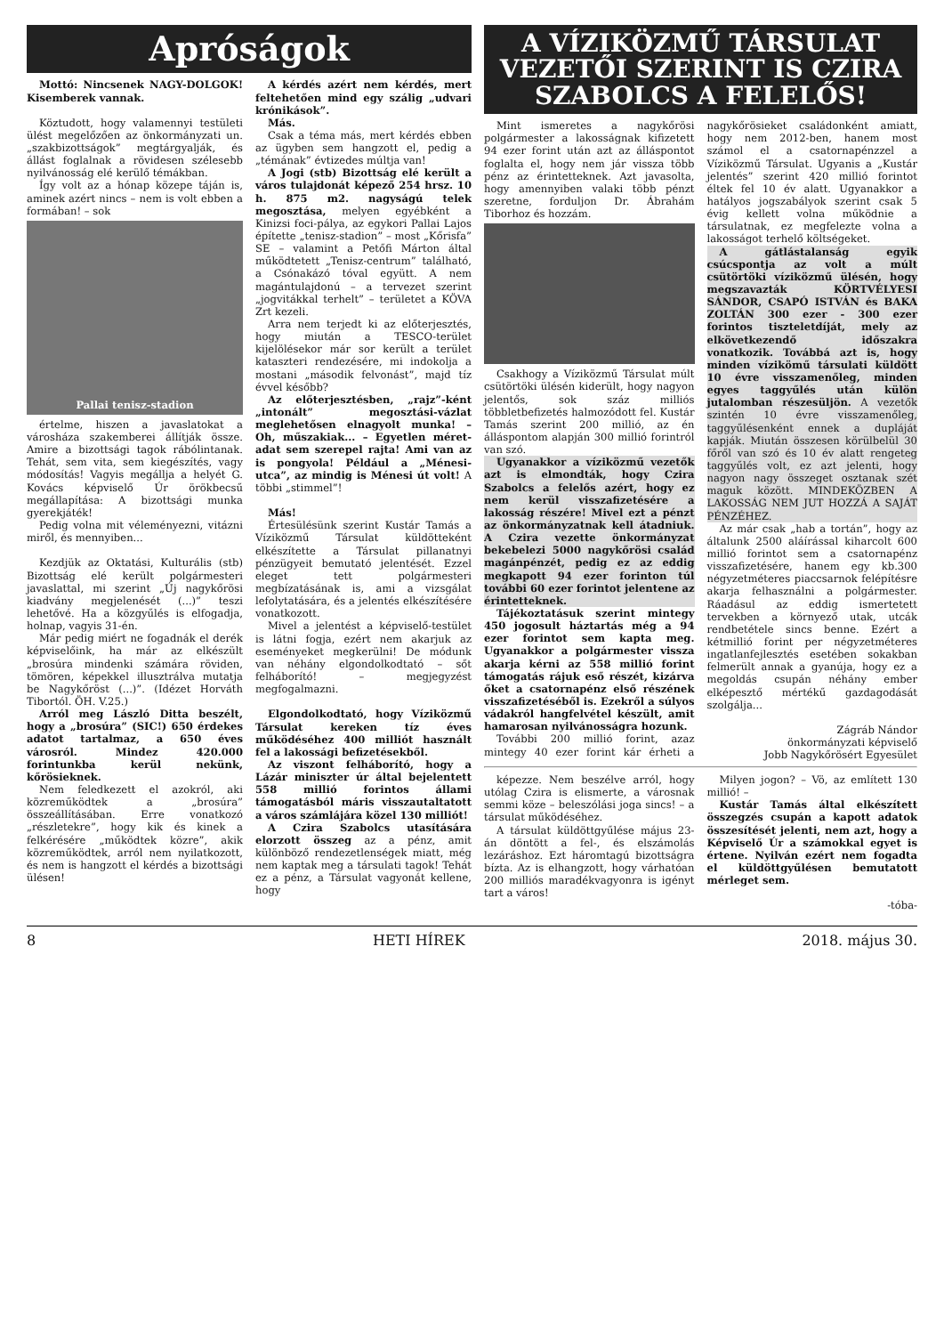Apróságok
Mottó: Nincsenek NAGY-DOLGOK! Kisemberek vannak.
Köztudott, hogy valamennyi testületi ülést megelőzően az önkormányzati un. „szakbizottságok” megtárgyalják, és állást foglalnak a rövidesen szélesebb nyilvánosság elé kerülő témákban.
Így volt az a hónap közepe táján is, aminek azért nincs – nem is volt ebben a formában! – sok
Pallai tenisz-stadion
értelme, hiszen a javaslatokat a városháza szakemberei állítják össze. Amire a bizottsági tagok rábólintanak. Tehát, sem vita, sem kiegészítés, vagy módosítás! Vagyis megállja a helyét G. Kovács képviselő Úr örökbecsű megállapítása: A bizottsági munka gyerekjáték!
Pedig volna mit véleményezni, vitázni miről, és mennyiben...
Kezdjük az Oktatási, Kulturális (stb) Bizottság elé került polgármesteri javaslattal, mi szerint „Új nagykőrösi kiadvány megjelenését (...)” teszi lehetővé. Ha a közgyűlés is elfogadja, holnap, vagyis 31-én.
Már pedig miért ne fogadnák el derék képviselőink, ha már az elkészült „brosúra mindenki számára röviden, tömören, képekkel illusztrálva mutatja be Nagykőröst (...)”. (Idézet Horváth Tibortól. ÖH. V.25.)
Arról meg László Ditta beszélt, hogy a „brosúra” (SIC!) 650 érdekes adatot tartalmaz, a 650 éves városról. Mindez 420.000 forintunkba kerül nekünk, kőrösieknek.
Nem feledkezett el azokról, aki közreműködtek a „brosúra” összeállításában. Erre vonatkozó „részletekre”, hogy kik és kinek a felkérésére „működtek közre”, akik közreműködtek, arról nem nyilatkozott, és nem is hangzott el kérdés a bizottsági ülésen!
A kérdés azért nem kérdés, mert feltehetően mind egy szálig „udvari krónikások”.
Más.
Csak a téma más, mert kérdés ebben az ügyben sem hangzott el, pedig a „témának” évtizedes múltja van!
A Jogi (stb) Bizottság elé került a város tulajdonát képező 254 hrsz. 10 h. 875 m2. nagyságú telek megosztása, melyen egyébként a Kinizsi foci-pálya, az egykori Pallai Lajos építette „tenisz-stadion” – most „Kőrisfa” SE – valamint a Petőfi Márton által működtetett „Tenisz-centrum” található, a Csónakázó tóval együtt. A nem magántulajdonú – a tervezet szerint „jogvitákkal terhelt” – területet a KÖVA Zrt kezeli.
Arra nem terjedt ki az előterjesztés, hogy miután a TESCO-terület kijelölésekor már sor került a terület kataszteri rendezésére, mi indokolja a mostani „második felvonást”, majd tíz évvel később?
Az előterjesztésben, „rajz”-ként „intonált” megosztási-vázlat meglehetősen elnagyolt munka! – Oh, műszakiak... – Egyetlen méret-adat sem szerepel rajta! Ami van az is pongyola! Például a „Ménesi-utca”, az mindig is Ménesi út volt! A többi „stimmel”!
Más!
Értesülésünk szerint Kustár Tamás a Víziközmű Társulat küldötteként elkészítette a Társulat pillanatnyi pénzügyeit bemutató jelentését. Ezzel eleget tett polgármesteri megbízatásának is, ami a vizsgálat lefolytatására, és a jelentés elkészítésére vonatkozott.
Mivel a jelentést a képviselő-testület is látni fogja, ezért nem akarjuk az eseményeket megkerülni! De módunk van néhány elgondolkodtató – sőt felháborító! – megjegyzést megfogalmazni.
Elgondolkodtató, hogy Víziközmű Társulat kereken tíz éves működéséhez 400 milliót használt fel a lakossági befizetésekből.
Az viszont felháborító, hogy a Lázár miniszter úr által bejelentett 558 millió forintos állami támogatásból máris visszautaltatott a város számlájára közel 130 milliót!
A Czira Szabolcs utasítására elorzott összeg az a pénz, amit különböző rendezetlenségek miatt, még nem kaptak meg a társulati tagok! Tehát ez a pénz, a Társulat vagyonát kellene, hogy
A VÍZIKÖZMŰ TÁRSULAT VEZETŐI SZERINT IS CZIRA SZABOLCS A FELELŐS!
Mint ismeretes a nagykőrösi polgármester a lakosságnak kifizetett 94 ezer forint után azt az álláspontot foglalta el, hogy nem jár vissza több pénz az érintetteknek. Azt javasolta, hogy amennyiben valaki több pénzt szeretne, forduljon Dr. Ábrahám Tiborhoz és hozzám.
Csakhogy a Víziközmű Társulat múlt csütörtöki ülésén kiderült, hogy nagyon jelentős, sok száz milliós többletbefizetés halmozódott fel. Kustár Tamás szerint 200 millió, az én álláspontom alapján 300 millió forintról van szó.
Ugyanakkor a víziközmű vezetők azt is elmondták, hogy Czira Szabolcs a felelős azért, hogy ez nem kerül visszafizetésére a lakosság részére! Mivel ezt a pénzt az önkormányzatnak kell átadniuk. A Czira vezette önkormányzat bekebelezi 5000 nagykőrösi család magánpénzét, pedig ez az eddig megkapott 94 ezer forinton túl további 60 ezer forintot jelentene az érintetteknek.
Tájékoztatásuk szerint mintegy 450 jogosult háztartás még a 94 ezer forintot sem kapta meg. Ugyanakkor a polgármester vissza akarja kérni az 558 millió forint támogatás rájuk eső részét, kizárva őket a csatornapénz első részének visszafizetéséből is. Ezekről a súlyos vádakról hangfelvétel készült, amit hamarosan nyilvánosságra hozunk.
További 200 millió forint, azaz mintegy 40 ezer forint kár érheti a nagykőrösieket családonként amiatt, hogy nem 2012-ben, hanem most számol el a csatornapénzzel a Víziközmű Társulat. Ugyanis a „Kustár jelentés” szerint 420 millió forintot éltek fel 10 év alatt. Ugyanakkor a hatályos jogszabályok szerint csak 5 évig kellett volna működnie a társulatnak, ez megfelezte volna a lakosságot terhelő költségeket.
A gátlástalanság egyik csúcspontja az volt a múlt csütörtöki víziközmű ülésén, hogy megszavazták KÖRTVÉLYESI SÁNDOR, CSAPÓ ISTVÁN és BAKA ZOLTÁN 300 ezer - 300 ezer forintos tiszteletdíját, mely az elkövetkezendő időszakra vonatkozik. Továbbá azt is, hogy minden vízikömű társulati küldött 10 évre visszamenőleg, minden egyes taggyűlés után külön jutalomban részesüljön. A vezetők szintén 10 évre visszamenőleg, taggyűlésenként ennek a dupláját kapják. Miután összesen körülbelül 30 főről van szó és 10 év alatt rengeteg taggyűlés volt, ez azt jelenti, hogy nagyon nagy összeget osztanak szét maguk között. MINDEKÖZBEN A LAKOSSÁG NEM JUT HOZZÁ A SAJÁT PÉNZÉHEZ.
Az már csak „hab a tortán”, hogy az általunk 2500 aláírással kiharcolt 600 millió forintot sem a csatornapénz visszafizetésére, hanem egy kb.300 négyzetméteres piaccsarnok felépítésre akarja felhasználni a polgármester. Ráadásul az eddig ismertetett tervekben a környező utak, utcák rendbetétele sincs benne. Ezért a kétmillió forint per négyzetméteres ingatlanfejlesztés esetében sokakban felmerült annak a gyanúja, hogy ez a megoldás csupán néhány ember elképesztő mértékű gazdagodását szolgálja...
Zágráb Nándor
önkormányzati képviselő
Jobb Nagykőrösért Egyesület
képezze. Nem beszélve arról, hogy utólag Czira is elismerte, a városnak semmi köze – beleszólási joga sincs! – a társulat működéséhez.
A társulat küldöttgyűlése május 23-án döntött a fel-, és elszámolás lezáráshoz. Ezt háromtagú bizottságra bízta. Az is elhangzott, hogy várhatóan 200 milliós maradékvagyonra is igényt tart a város!
Milyen jogon? – Vö, az említett 130 millió! –
Kustár Tamás által elkészített összegzés csupán a kapott adatok összesítését jelenti, nem azt, hogy a Képviselő Úr a számokkal egyet is értene. Nyilván ezért nem fogadta el küldöttgyűlésen bemutatott mérleget sem.
-tóba-
8 HETI HÍREK 2018. május 30.